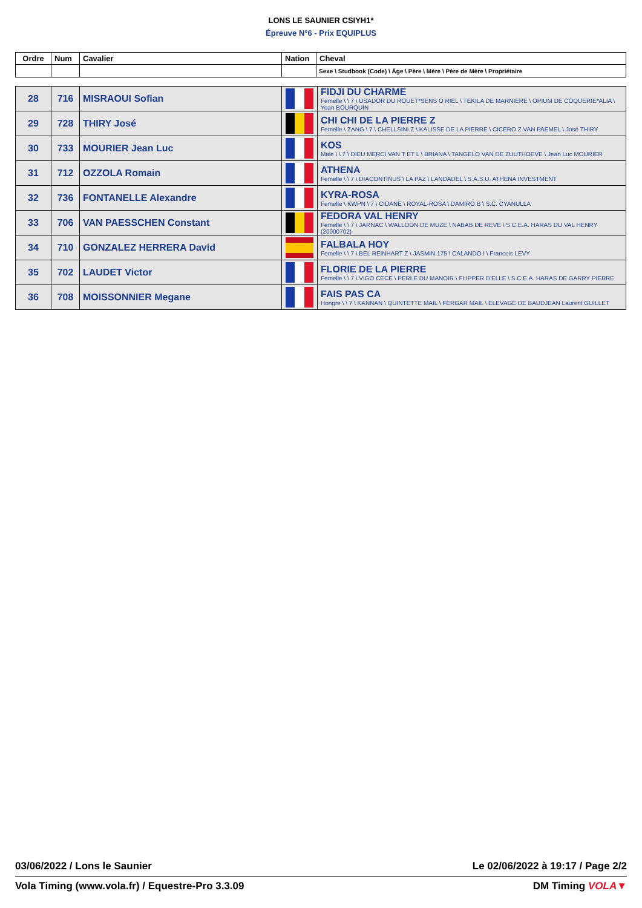LONS LE SAUNIER CSIYH1*
Épreuve N°6 - Prix EQUIPLUS
| Ordre | Num | Cavalier | Nation | Cheval |
| --- | --- | --- | --- | --- |
| | | | | Sexe \ Studbook (Code) \ Âge \ Père \ Mère \ Père de Mère \ Propriétaire |
| 28 | 716 | MISRAOUI Sofian | | FIDJI DU CHARME Femelle \ \ 7 \ USADOR DU ROUET*SENS O RIEL \ TEKILA DE MARNIERE \ OPIUM DE COQUERIE*ALIA \ Yoan BOURQUIN |
| 29 | 728 | THIRY José | | CHI CHI DE LA PIERRE Z Femelle \ ZANG \ 7 \ CHELLSINI Z \ KALISSE DE LA PIERRE \ CICERO Z VAN PAEMEL \ José THIRY |
| 30 | 733 | MOURIER Jean Luc | | KOS Male \ \ 7 \ DIEU MERCI VAN T ET L \ BRIANA \ TANGELO VAN DE ZUUTHOEVE \ Jean Luc MOURIER |
| 31 | 712 | OZZOLA Romain | | ATHENA Femelle \ \ 7 \ DIACONTINUS \ LA PAZ \ LANDADEL \ S.A.S.U. ATHENA INVESTMENT |
| 32 | 736 | FONTANELLE Alexandre | | KYRA-ROSA Femelle \ KWPN \ 7 \ CIDANE \ ROYAL-ROSA \ DAMIRO B \ S.C. CYANULLA |
| 33 | 706 | VAN PAESSCHEN Constant | | FEDORA VAL HENRY Femelle \ \ 7 \ JARNAC \ WALLOON DE MUZE \ NABAB DE REVE \ S.C.E.A. HARAS DU VAL HENRY (20000702) |
| 34 | 710 | GONZALEZ HERRERA David | | FALBALA HOY Femelle \ \ 7 \ BEL REINHART Z \ JASMIN 175 \ CALANDO I \ Francois LEVY |
| 35 | 702 | LAUDET Victor | | FLORIE DE LA PIERRE Femelle \ \ 7 \ VIGO CECE \ PERLE DU MANOIR \ FLIPPER D'ELLE \ S.C.E.A. HARAS DE GARRY PIERRE |
| 36 | 708 | MOISSONNIER Megane | | FAIS PAS CA Hongre \ \ 7 \ KANNAN \ QUINTETTE MAIL \ FERGAR MAIL \ ELEVAGE DE BAUDJEAN Laurent GUILLET |
03/06/2022 / Lons le Saunier Le 02/06/2022 à 19:17 / Page 2/2
Vola Timing (www.vola.fr) / Equestre-Pro 3.3.09 DM Timing VOLA▼